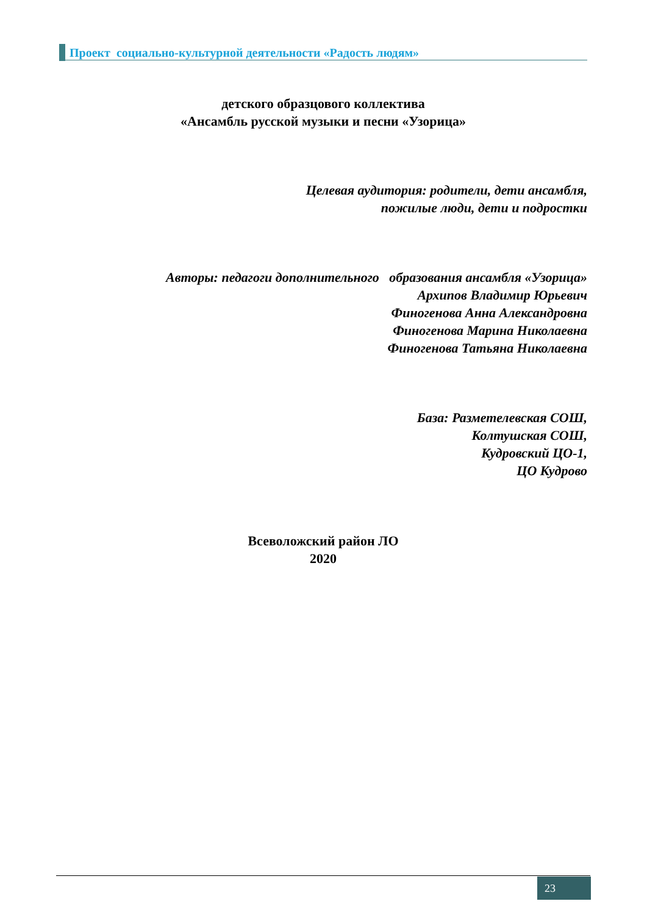Проект социально-культурной деятельности «Радость людям»
детского образцового коллектива
«Ансамбль русской музыки и песни «Узорица»
Целевая аудитория: родители, дети ансамбля,
пожилые люди, дети и подростки
Авторы: педагоги дополнительного образования ансамбля «Узорица»
Архипов Владимир Юрьевич
Финогенова Анна Александровна
Финогенова Марина Николаевна
Финогенова Татьяна Николаевна
База: Разметелевская СОШ,
Колтушская СОШ,
Кудровский ЦО-1,
ЦО Кудрово
Всеволожский район ЛО
2020
23